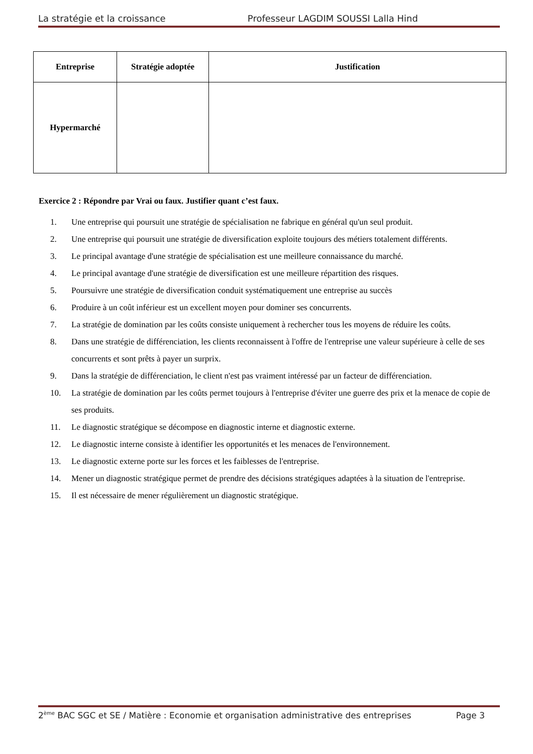La stratégie et la croissance Professeur LAGDIM SOUSSI Lalla Hind
| Entreprise | Stratégie adoptée | Justification |
| --- | --- | --- |
| Hypermarché | | |
Exercice 2 : Répondre par Vrai ou faux. Justifier quant c’est faux.
1. Une entreprise qui poursuit une stratégie de spécialisation ne fabrique en général qu'un seul produit.
2. Une entreprise qui poursuit une stratégie de diversification exploite toujours des métiers totalement différents.
3. Le principal avantage d'une stratégie de spécialisation est une meilleure connaissance du marché.
4. Le principal avantage d'une stratégie de diversification est une meilleure répartition des risques.
5. Poursuivre une stratégie de diversification conduit systématiquement une entreprise au succès
6. Produire à un coût inférieur est un excellent moyen pour dominer ses concurrents.
7. La stratégie de domination par les coûts consiste uniquement à rechercher tous les moyens de réduire les coûts.
8. Dans une stratégie de différenciation, les clients reconnaissent à l'offre de l'entreprise une valeur supérieure à celle de ses concurrents et sont prêts à payer un surprix.
9. Dans la stratégie de différenciation, le client n'est pas vraiment intéressé par un facteur de différenciation.
10. La stratégie de domination par les coûts permet toujours à l'entreprise d'éviter une guerre des prix et la menace de copie de ses produits.
11. Le diagnostic stratégique se décompose en diagnostic interne et diagnostic externe.
12. Le diagnostic interne consiste à identifier les opportunités et les menaces de l'environnement.
13. Le diagnostic externe porte sur les forces et les faiblesses de l'entreprise.
14. Mener un diagnostic stratégique permet de prendre des décisions stratégiques adaptées à la situation de l'entreprise.
15. Il est nécessaire de mener régulièrement un diagnostic stratégique.
2<sup>ème</sup> BAC SGC et SE / Matière : Economie et organisation administrative des entreprises Page 3